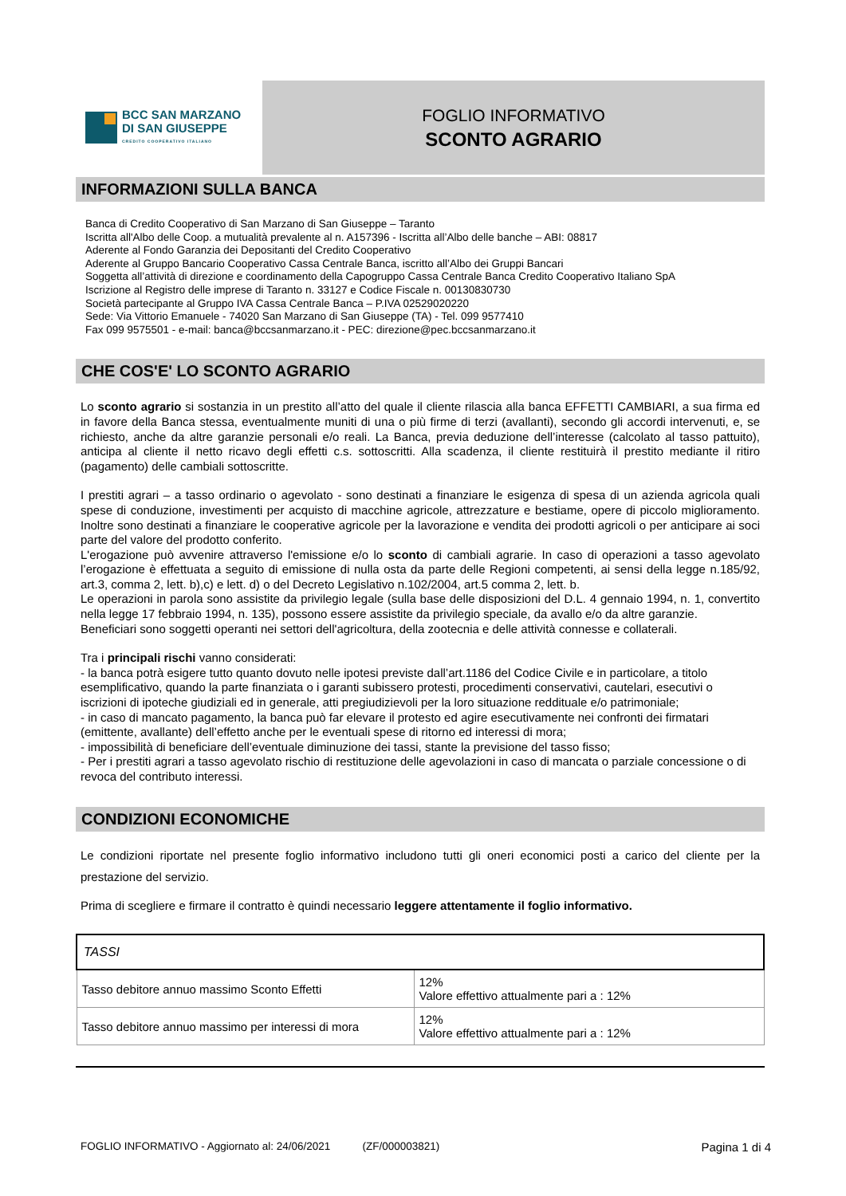BCC SAN MARZANO
DI SAN GIUSEPPE
CREDITO COOPERATIVO ITALIANO
FOGLIO INFORMATIVO
SCONTO AGRARIO
INFORMAZIONI SULLA BANCA
Banca di Credito Cooperativo di San Marzano di San Giuseppe – Taranto
Iscritta all'Albo delle Coop. a mutualità prevalente al n. A157396 - Iscritta all’Albo delle banche – ABI: 08817
Aderente al Fondo Garanzia dei Depositanti del Credito Cooperativo
Aderente al Gruppo Bancario Cooperativo Cassa Centrale Banca, iscritto all’Albo dei Gruppi Bancari
Soggetta all’attività di direzione e coordinamento della Capogruppo Cassa Centrale Banca Credito Cooperativo Italiano SpA
Iscrizione al Registro delle imprese di Taranto n. 33127 e Codice Fiscale n. 00130830730
Società partecipante al Gruppo IVA Cassa Centrale Banca – P.IVA 02529020220
Sede: Via Vittorio Emanuele - 74020 San Marzano di San Giuseppe (TA) - Tel. 099 9577410
Fax 099 9575501 - e-mail: banca@bccsanmarzano.it - PEC: direzione@pec.bccsanmarzano.it
CHE COS'E' LO SCONTO AGRARIO
Lo sconto agrario si sostanzia in un prestito all’atto del quale il cliente rilascia alla banca EFFETTI CAMBIARI, a sua firma ed in favore della Banca stessa, eventualmente muniti di una o più firme di terzi (avallanti), secondo gli accordi intervenuti, e, se richiesto, anche da altre garanzie personali e/o reali. La Banca, previa deduzione dell’interesse (calcolato al tasso pattuito), anticipa al cliente il netto ricavo degli effetti c.s. sottoscritti. Alla scadenza, il cliente restituirà il prestito mediante il ritiro (pagamento) delle cambiali sottoscritte.
I prestiti agrari – a tasso ordinario o agevolato - sono destinati a finanziare le esigenza di spesa di un azienda agricola quali spese di conduzione, investimenti per acquisto di macchine agricole, attrezzature e bestiame, opere di piccolo miglioramento. Inoltre sono destinati a finanziare le cooperative agricole per la lavorazione e vendita dei prodotti agricoli o per anticipare ai soci parte del valore del prodotto conferito.
L'erogazione può avvenire attraverso l'emissione e/o lo sconto di cambiali agrarie. In caso di operazioni a tasso agevolato l’erogazione è effettuata a seguito di emissione di nulla osta da parte delle Regioni competenti, ai sensi della legge n.185/92, art.3, comma 2, lett. b),c) e lett. d) o del Decreto Legislativo n.102/2004, art.5 comma 2, lett. b.
Le operazioni in parola sono assistite da privilegio legale (sulla base delle disposizioni del D.L. 4 gennaio 1994, n. 1, convertito nella legge 17 febbraio 1994, n. 135), possono essere assistite da privilegio speciale, da avallo e/o da altre garanzie.
Beneficiari sono soggetti operanti nei settori dell'agricoltura, della zootecnia e delle attività connesse e collaterali.
Tra i principali rischi vanno considerati:
- la banca potrà esigere tutto quanto dovuto nelle ipotesi previste dall’art.1186 del Codice Civile e in particolare, a titolo esemplificativo, quando la parte finanziata o i garanti subissero protesti, procedimenti conservativi, cautelari, esecutivi o iscrizioni di ipoteche giudiziali ed in generale, atti pregiudizievoli per la loro situazione reddituale e/o patrimoniale;
- in caso di mancato pagamento, la banca può far elevare il protesto ed agire esecutivamente nei confronti dei firmatari (emittente, avallante) dell’effetto anche per le eventuali spese di ritorno ed interessi di mora;
- impossibilità di beneficiare dell’eventuale diminuzione dei tassi, stante la previsione del tasso fisso;
- Per i prestiti agrari a tasso agevolato rischio di restituzione delle agevolazioni in caso di mancata o parziale concessione o di revoca del contributo interessi.
CONDIZIONI ECONOMICHE
Le condizioni riportate nel presente foglio informativo includono tutti gli oneri economici posti a carico del cliente per la prestazione del servizio.
Prima di scegliere e firmare il contratto è quindi necessario leggere attentamente il foglio informativo.
| TASSI | |
| Tasso debitore annuo massimo Sconto Effetti | 12% Valore effettivo attualmente pari a : 12% |
| Tasso debitore annuo massimo per interessi di mora | 12% Valore effettivo attualmente pari a : 12% |
FOGLIO INFORMATIVO - Aggiornato al: 24/06/2021 (ZF/000003821) Pagina 1 di 4